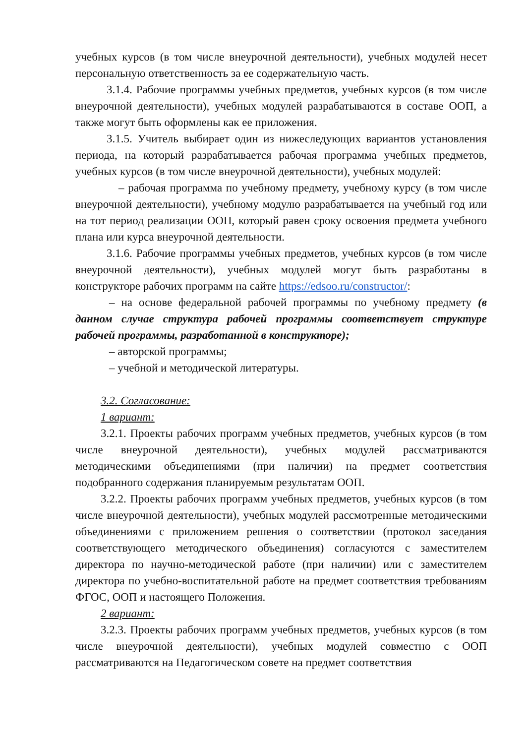учебных курсов (в том числе внеурочной деятельности), учебных модулей несет персональную ответственность за ее содержательную часть.
3.1.4. Рабочие программы учебных предметов, учебных курсов (в том числе внеурочной деятельности), учебных модулей разрабатываются в составе ООП, а также могут быть оформлены как ее приложения.
3.1.5. Учитель выбирает один из нижеследующих вариантов установления периода, на который разрабатывается рабочая программа учебных предметов, учебных курсов (в том числе внеурочной деятельности), учебных модулей:
– рабочая программа по учебному предмету, учебному курсу (в том числе внеурочной деятельности), учебному модулю разрабатывается на учебный год или на тот период реализации ООП, который равен сроку освоения предмета учебного плана или курса внеурочной деятельности.
3.1.6. Рабочие программы учебных предметов, учебных курсов (в том числе внеурочной деятельности), учебных модулей могут быть разработаны в конструкторе рабочих программ на сайте https://edsoo.ru/constructor/:
– на основе федеральной рабочей программы по учебному предмету (в данном случае структура рабочей программы соответствует структуре рабочей программы, разработанной в конструкторе);
– авторской программы;
– учебной и методической литературы.
3.2. Согласование:
1 вариант:
3.2.1. Проекты рабочих программ учебных предметов, учебных курсов (в том числе внеурочной деятельности), учебных модулей рассматриваются методическими объединениями (при наличии) на предмет соответствия подобранного содержания планируемым результатам ООП.
3.2.2. Проекты рабочих программ учебных предметов, учебных курсов (в том числе внеурочной деятельности), учебных модулей рассмотренные методическими объединениями с приложением решения о соответствии (протокол заседания соответствующего методического объединения) согласуются с заместителем директора по научно-методической работе (при наличии) или с заместителем директора по учебно-воспитательной работе на предмет соответствия требованиям ФГОС, ООП и настоящего Положения.
2 вариант:
3.2.3. Проекты рабочих программ учебных предметов, учебных курсов (в том числе внеурочной деятельности), учебных модулей совместно с ООП рассматриваются на Педагогическом совете на предмет соответствия